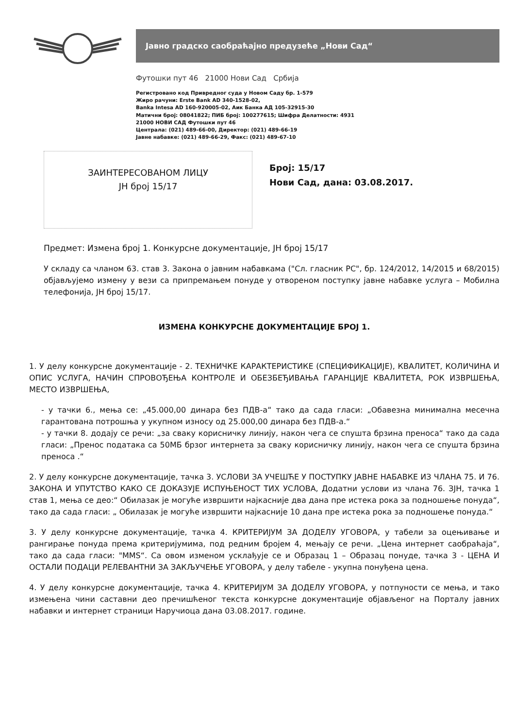Јавно градско саобраћајно предузеће „Нови Сад“
Футошки пут 46 21000 Нови Сад Србија
Регистровано код Привредног суда у Новом Саду бр. 1-579
Жиро рачуни: Erste Bank AD 340-1528-02,
Banka Intesa AD 160-920005-02, Аик Банка АД 105-32915-30
Матични број: 08041822; ПИБ број: 100277615; Шифра Делатности: 4931
21000 НОВИ САД Футошки пут 46
Централа: (021) 489-66-00, Директор: (021) 489-66-19
Јавне набавке: (021) 489-66-29, Факс: (021) 489-67-10
ЗАИНТЕРЕСОВАНОМ ЛИЦУ
ЈН број 15/17
Број: 15/17
Нови Сад, дана: 03.08.2017.
Предмет: Измена број 1. Конкурсне документације, ЈН број 15/17
У складу са чланом 63. став 3. Закона о јавним набавкама ("Сл. гласник РС", бр. 124/2012, 14/2015 и 68/2015) објављујемо измену у вези са припремањем понуде у отвореном поступку јавне набавке услуга – Мобилна телефонија, ЈН број 15/17.
ИЗМЕНА КОНКУРСНЕ ДОКУМЕНТАЦИЈЕ БРОЈ 1.
1. У делу конкурсне документације - 2. ТЕХНИЧКЕ КАРАКТЕРИСТИКЕ (СПЕЦИФИКАЦИЈЕ), КВАЛИТЕТ, КОЛИЧИНА И ОПИС УСЛУГА, НАЧИН СПРОВОЂЕЊА КОНТРОЛЕ И ОБЕЗБЕЂИВАЊА ГАРАНЦИЈЕ КВАЛИТЕТА, РОК ИЗВРШЕЊА, МЕСТО ИЗВРШЕЊА,
- у тачки 6., мења се: „45.000,00 динара без ПДВ-а“ тако да сада гласи: „Обавезна минимална месечна гарантована потрошња у укупном износу од 25.000,00 динара без ПДВ-а.“
- у тачки 8. додају се речи: „за сваку корисничку линију, након чега се спушта брзина преноса“ тако да сада гласи: „Пренос података са 50МБ брзог интернета за сваку корисничку линију, након чега се спушта брзина преноса .“
2. У делу конкурсне документације, тачка 3. УСЛОВИ ЗА УЧЕШЋЕ У ПОСТУПКУ ЈАВНЕ НАБАВКЕ ИЗ ЧЛАНА 75. И 76. ЗАКОНА И УПУТСТВО КАКО СЕ ДОКАЗУЈЕ ИСПУЊЕНОСТ ТИХ УСЛОВА, Додатни услови из члана 76. ЗЈН, тачка 1 став 1, мења се део:“ Обилазак је могуће извршити најкасније два дана пре истека рока за подношење понуда“, тако да сада гласи: „ Обилазак је могуће извршити најкасније 10 дана пре истека рока за подношење понуда.“
3. У делу конкурсне документације, тачка 4. КРИТЕРИЈУМ ЗА ДОДЕЛУ УГОВОРА, у табели за оцењивање и рангирање понуда према критеријумима, под редним бројем 4, мењају се речи. „Цена интернет саобраћаја“, тако да сада гласи: "MMS“. Са овом изменом усклађује се и Образац 1 – Образац понуде, тачка 3 - ЦЕНА И ОСТАЛИ ПОДАЦИ РЕЛЕВАНТНИ ЗА ЗАКЉУЧЕЊЕ УГОВОРА, у делу табеле - укупна понуђена цена.
4. У делу конкурсне документације, тачка 4. КРИТЕРИЈУМ ЗА ДОДЕЛУ УГОВОРА, у потпуности се мења, и тако измењена чини саставни део пречишћеног текста конкурсне документације објављеног на Порталу јавних набавки и интернет страници Наручиоца дана 03.08.2017. године.